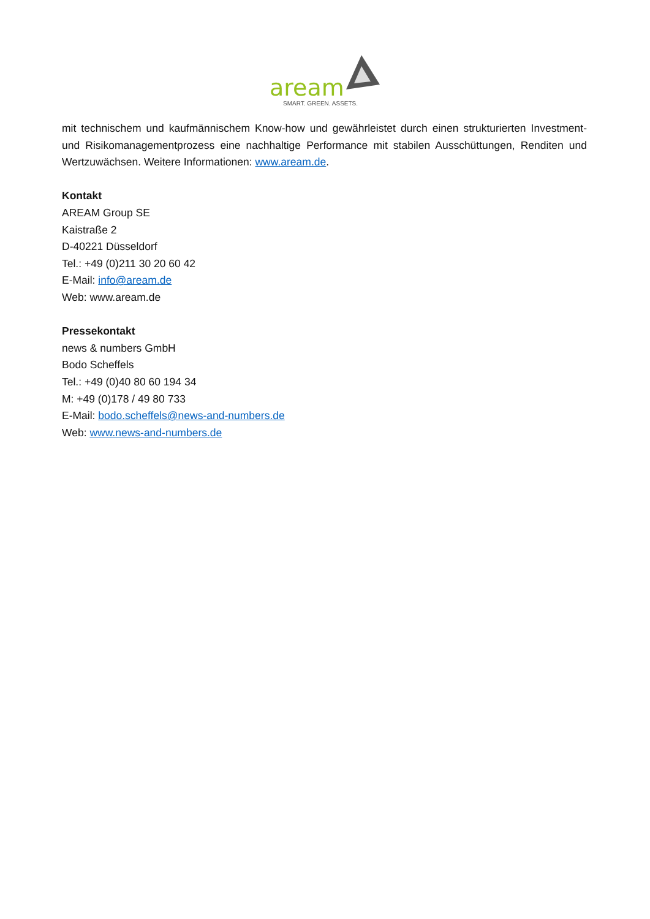aream
SMART. GREEN. ASSETS.
mit technischem und kaufmännischem Know-how und gewährleistet durch einen strukturierten Investment- und Risikomanagementprozess eine nachhaltige Performance mit stabilen Ausschüttungen, Renditen und Wertzuwächsen. Weitere Informationen: www.aream.de.
Kontakt
AREAM Group SE
Kaistraße 2
D-40221 Düsseldorf
Tel.: +49 (0)211 30 20 60 42
E-Mail: info@aream.de
Web: www.aream.de
Pressekontakt
news & numbers GmbH
Bodo Scheffels
Tel.: +49 (0)40 80 60 194 34
M: +49 (0)178 / 49 80 733
E-Mail: bodo.scheffels@news-and-numbers.de
Web: www.news-and-numbers.de